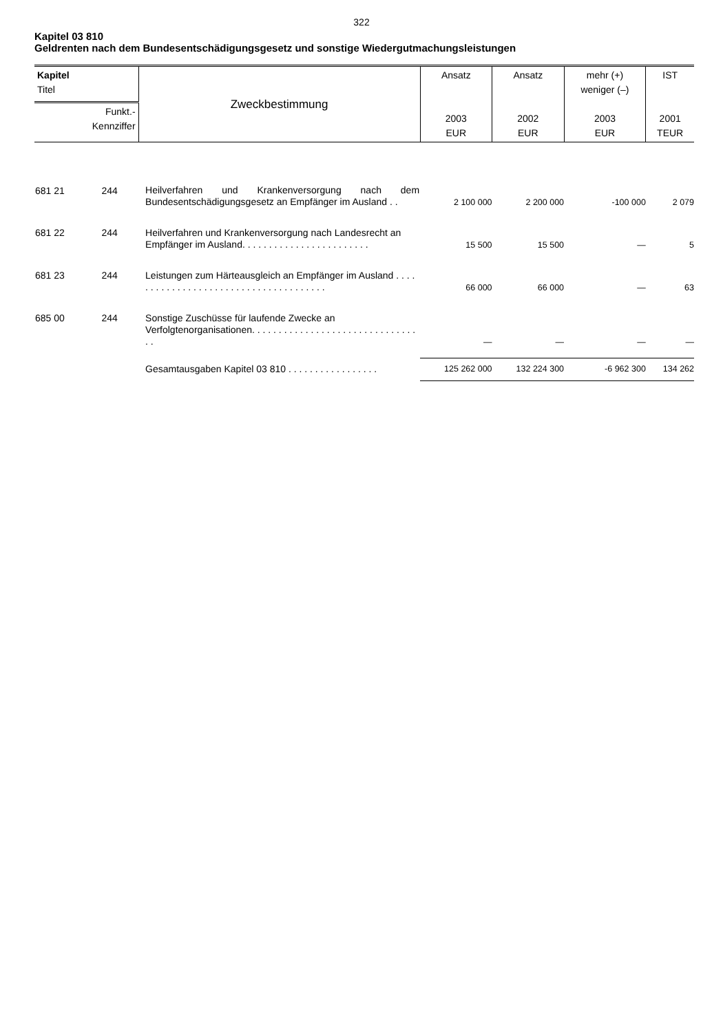322
Kapitel 03 810
Geldrenten nach dem Bundesentschädigungsgesetz und sonstige Wiedergutmachungsleistungen
| Kapitel Titel | | Zweckbestimmung | Ansatz 2003 EUR | Ansatz 2002 EUR | mehr (+) weniger (–) 2003 EUR | IST 2001 TEUR |
| Funkt.- Kennziffer | | | | | | |
| 681 21 | 244 | Heilverfahren und Krankenversorgung nach dem Bundesentschädigungsgesetz an Empfänger im Ausland . . | 2 100 000 | 2 200 000 | -100 000 | 2 079 |
| 681 22 | 244 | Heilverfahren und Krankenversorgung nach Landesrecht an Empfänger im Ausland. . . . . . . . . . . . . . . . . . . . . . . . | 15 500 | 15 500 | — | 5 |
| 681 23 | 244 | Leistungen zum Härteausgleich an Empfänger im Ausland . . . . . . . . . . . . . . . . . . . . . . . . . . . . . . . . . . . . . . | 66 000 | 66 000 | — | 63 |
| 685 00 | 244 | Sonstige Zuschüsse für laufende Zwecke an Verfolgtenorganisationen. . . . . . . . . . . . . . . . . . . . . . . . . . . . . . . . . | — | — | — | — |
| | | Gesamtausgaben Kapitel 03 810 . . . . . . . . . . . . . . . . . | 125 262 000 | 132 224 300 | -6 962 300 | 134 262 |